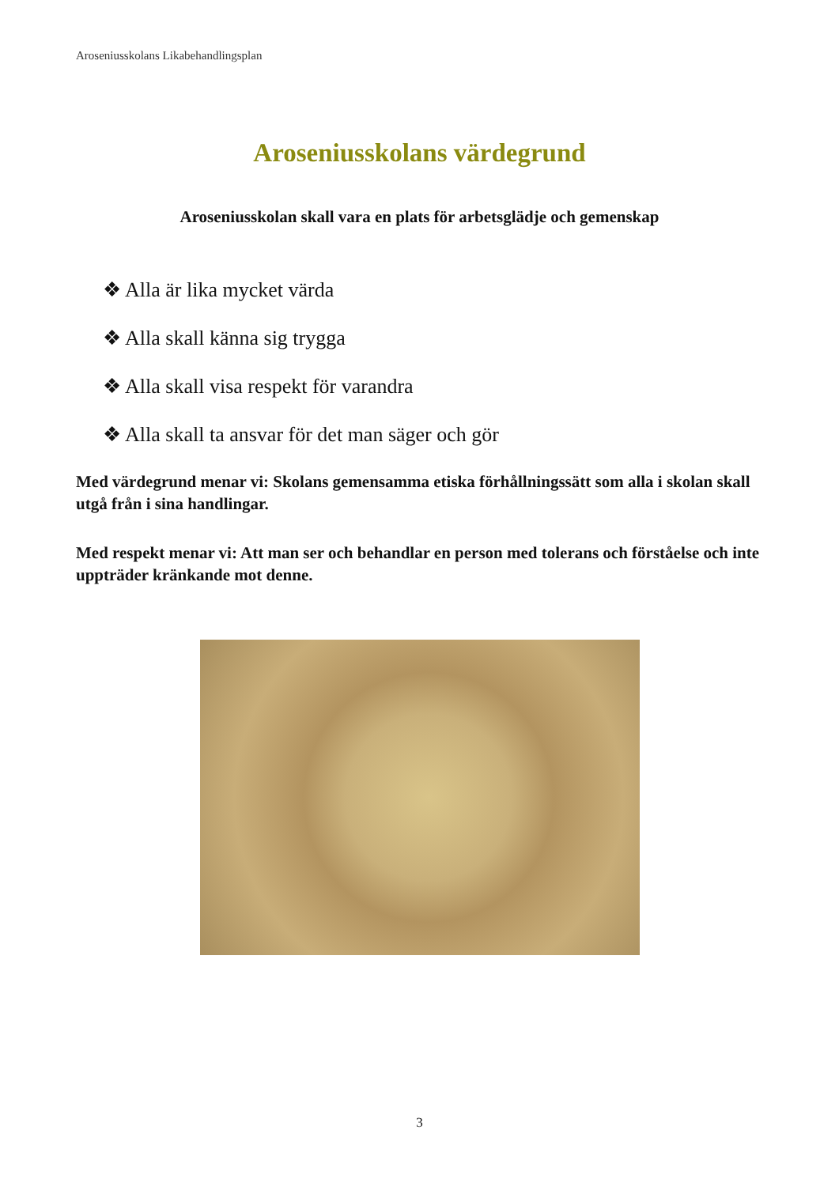Aroseniusskolans Likabehandlingsplan
Aroseniusskolans värdegrund
Aroseniusskolan skall vara en plats för arbetsglädje och gemenskap
❖ Alla är lika mycket värda
❖ Alla skall känna sig trygga
❖ Alla skall visa respekt för varandra
❖ Alla skall ta ansvar för det man säger och gör
Med värdegrund menar vi: Skolans gemensamma etiska förhållningssätt som alla i skolan skall utgå från i sina handlingar.
Med respekt menar vi: Att man ser och behandlar en person med tolerans och förståelse och inte uppträder kränkande mot denne.
3